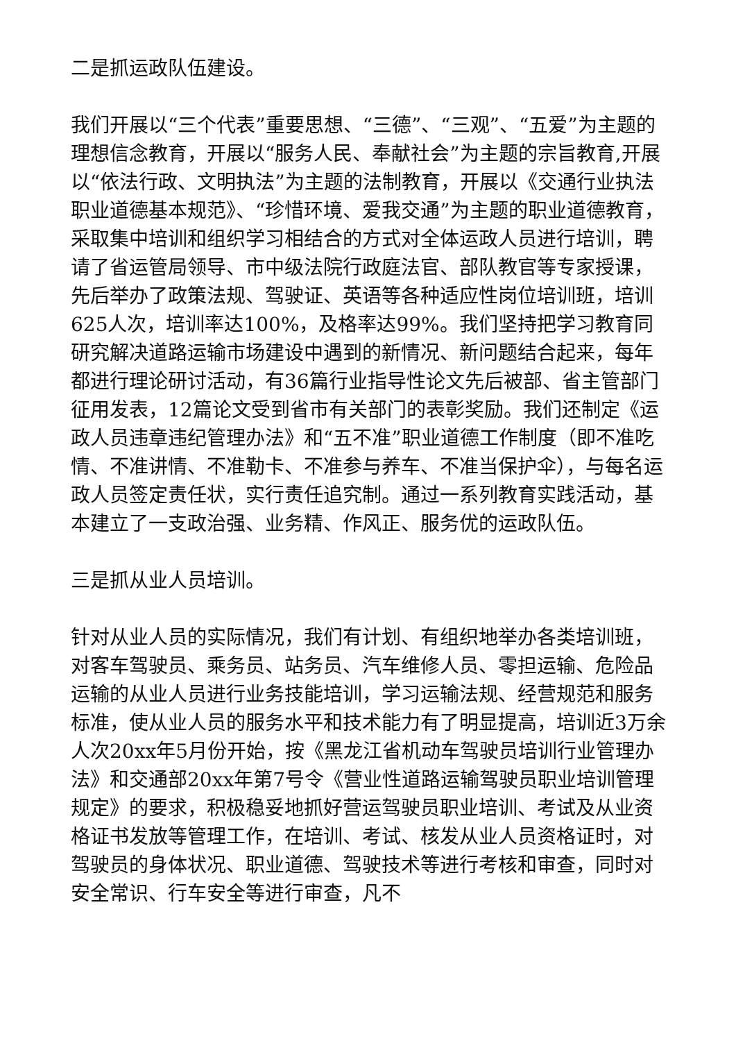二是抓运政队伍建设。
我们开展以“三个代表”重要思想、“三德”、“三观”、“五爱”为主题的理想信念教育，开展以“服务人民、奉献社会”为主题的宗旨教育,开展以“依法行政、文明执法”为主题的法制教育，开展以《交通行业执法职业道德基本规范》、“珍惜环境、爱我交通”为主题的职业道德教育，采取集中培训和组织学习相结合的方式对全体运政人员进行培训，聘请了省运管局领导、市中级法院行政庭法官、部队教官等专家授课，先后举办了政策法规、驾驶证、英语等各种适应性岗位培训班，培训625人次，培训率达100%，及格率达99%。我们坚持把学习教育同研究解决道路运输市场建设中遇到的新情况、新问题结合起来，每年都进行理论研讨活动，有36篇行业指导性论文先后被部、省主管部门征用发表，12篇论文受到省市有关部门的表彰奖励。我们还制定《运政人员违章违纪管理办法》和“五不准”职业道德工作制度（即不准吃情、不准讲情、不准勒卡、不准参与养车、不准当保护伞），与每名运政人员签定责任状，实行责任追究制。通过一系列教育实践活动，基本建立了一支政治强、业务精、作风正、服务优的运政队伍。
三是抓从业人员培训。
针对从业人员的实际情况，我们有计划、有组织地举办各类培训班，对客车驾驶员、乘务员、站务员、汽车维修人员、零担运输、危险品运输的从业人员进行业务技能培训，学习运输法规、经营规范和服务标准，使从业人员的服务水平和技术能力有了明显提高，培训近3万余人次20xx年5月份开始，按《黑龙江省机动车驾驶员培训行业管理办法》和交通部20xx年第7号令《营业性道路运输驾驶员职业培训管理规定》的要求，积极稳妥地抓好营运驾驶员职业培训、考试及从业资格证书发放等管理工作，在培训、考试、核发从业人员资格证时，对驾驶员的身体状况、职业道德、驾驶技术等进行考核和审查，同时对安全常识、行车安全等进行审查，凡不